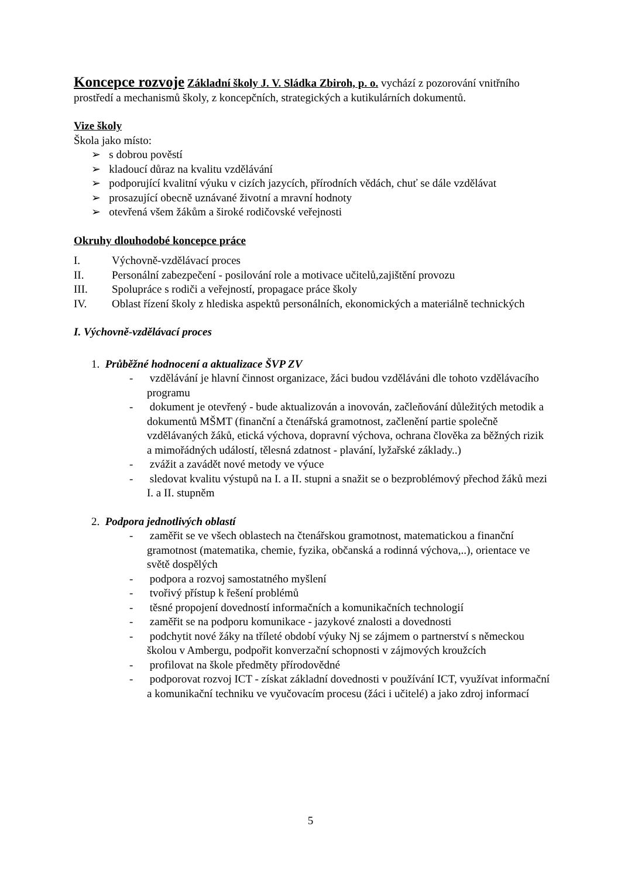Koncepce rozvoje Základní školy J. V. Sládka Zbiroh, p. o. vychází z pozorování vnitřního prostředí a mechanismů školy, z koncepčních, strategických a kutikulárních dokumentů.
Vize školy
Škola jako místo:
➢ s dobrou pověstí
➢ kladoucí důraz na kvalitu vzdělávání
➢ podporující kvalitní výuku v cizích jazycích, přírodních vědách, chuť se dále vzdělávat
➢ prosazující obecně uznávané životní a mravní hodnoty
➢ otevřená všem žákům a široké rodičovské veřejnosti
Okruhy dlouhodobé koncepce práce
| I. | Výchovně-vzdělávací proces |
| II. | Personální zabezpečení - posilování role a motivace učitelů,zajištění provozu |
| III. | Spolupráce s rodiči a veřejností, propagace práce školy |
| IV. | Oblast řízení školy z hlediska aspektů personálních, ekonomických a materiálně technických |
I. Výchovně-vzdělávací proces
1. Průběžné hodnocení a aktualizace ŠVP ZV
- vzdělávání je hlavní činnost organizace, žáci budou vzděláváni dle tohoto vzdělávacího programu
- dokument je otevřený - bude aktualizován a inovován, začleňování důležitých metodik a dokumentů MŠMT (finanční a čtenářská gramotnost, začlenění partie společně vzdělávaných žáků, etická výchova, dopravní výchova, ochrana člověka za běžných rizik a mimořádných událostí, tělesná zdatnost - plavání, lyžařské základy..)
- zvážit a zavádět nové metody ve výuce
- sledovat kvalitu výstupů na I. a II. stupni a snažit se o bezproblémový přechod žáků mezi I. a II. stupněm
2. Podpora jednotlivých oblastí
- zaměřit se ve všech oblastech na čtenářskou gramotnost, matematickou a finanční gramotnost (matematika, chemie, fyzika, občanská a rodinná výchova,..), orientace ve světě dospělých
- podpora a rozvoj samostatného myšlení
- tvořivý přístup k řešení problémů
- těsné propojení dovedností informačních a komunikačních technologií
- zaměřit se na podporu komunikace - jazykové znalosti a dovednosti
- podchytit nové žáky na tříleté období výuky Nj se zájmem o partnerství s německou školou v Ambergu, podpořit konverzační schopnosti v zájmových kroužcích
- profilovat na škole předměty přírodovědné
- podporovat rozvoj ICT - získat základní dovednosti v používání ICT, využívat informační a komunikační techniku ve vyučovacím procesu (žáci i učitelé) a jako zdroj informací
5